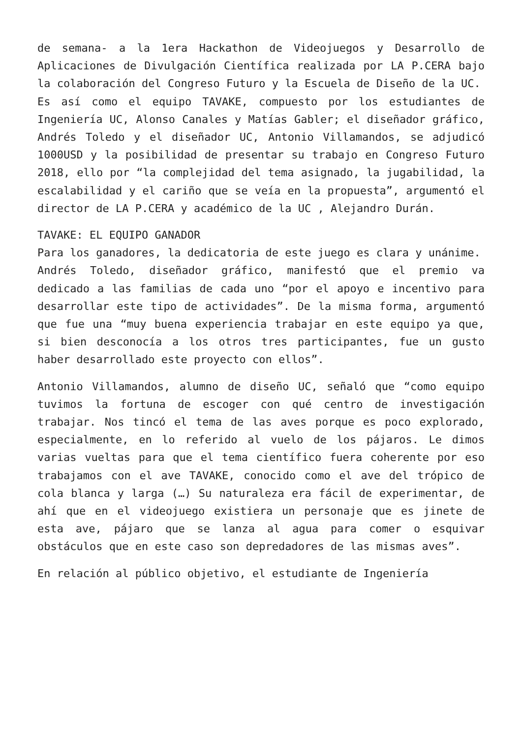de semana- a la 1era Hackathon de Videojuegos y Desarrollo de Aplicaciones de Divulgación Científica realizada por LA P.CERA bajo la colaboración del Congreso Futuro y la Escuela de Diseño de la UC.
Es así como el equipo TAVAKE, compuesto por los estudiantes de Ingeniería UC, Alonso Canales y Matías Gabler; el diseñador gráfico, Andrés Toledo y el diseñador UC, Antonio Villamandos, se adjudicó 1000USD y la posibilidad de presentar su trabajo en Congreso Futuro 2018, ello por “la complejidad del tema asignado, la jugabilidad, la escalabilidad y el cariño que se veía en la propuesta”, argumentó el director de LA P.CERA y académico de la UC , Alejandro Durán.
TAVAKE: EL EQUIPO GANADOR
Para los ganadores, la dedicatoria de este juego es clara y unánime.
Andrés Toledo, diseñador gráfico, manifestó que el premio va dedicado a las familias de cada uno “por el apoyo e incentivo para desarrollar este tipo de actividades”. De la misma forma, argumentó que fue una “muy buena experiencia trabajar en este equipo ya que, si bien desconocía a los otros tres participantes, fue un gusto haber desarrollado este proyecto con ellos”.
Antonio Villamandos, alumno de diseño UC, señaló que “como equipo tuvimos la fortuna de escoger con qué centro de investigación trabajar. Nos tincó el tema de las aves porque es poco explorado, especialmente, en lo referido al vuelo de los pájaros. Le dimos varias vueltas para que el tema científico fuera coherente por eso trabajamos con el ave TAVAKE, conocido como el ave del trópico de cola blanca y larga (…) Su naturaleza era fácil de experimentar, de ahí que en el videojuego existiera un personaje que es jinete de esta ave, pájaro que se lanza al agua para comer o esquivar obstáculos que en este caso son depredadores de las mismas aves”.
En relación al público objetivo, el estudiante de Ingeniería